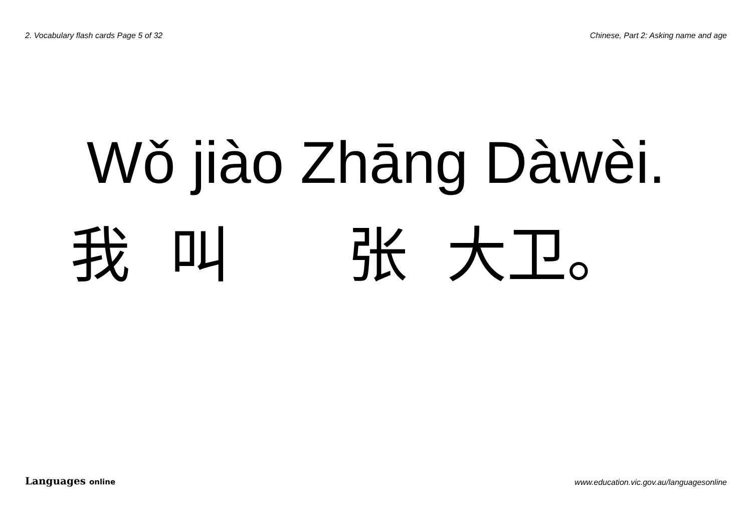2. Vocabulary flash cards Page 5 of 32 Chinese, Part 2: Asking name and age
Wǒ jiào Zhāng Dàwèi.
我 叫 张 大卫。
Languages online www.education.vic.gov.au/languagesonline